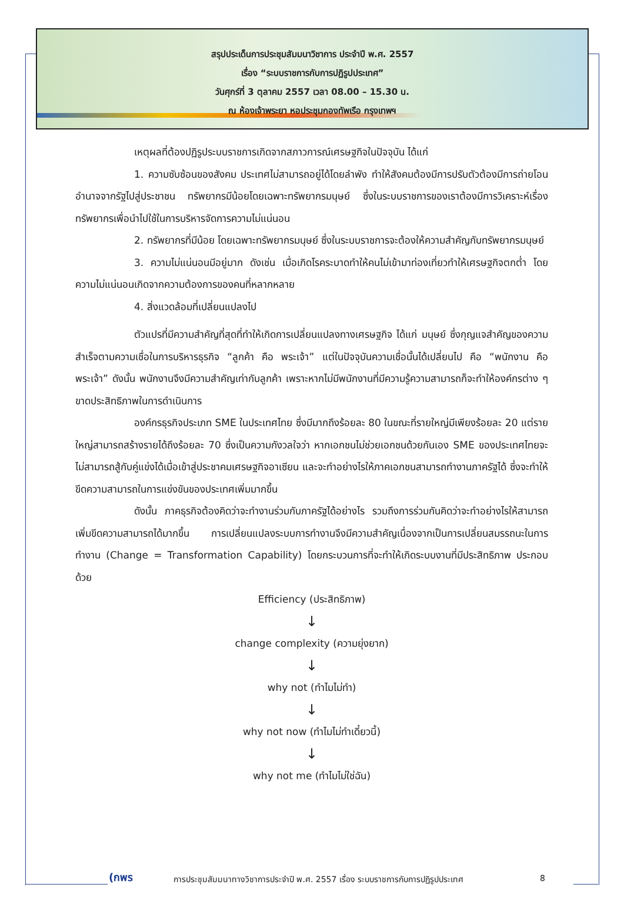สรุปประเด็นการประชุมสัมมนาวิชาการ ประจำปี พ.ศ. 2557
เรื่อง “ระบบราชการกับการปฏิรูปประเทศ”
วันศุกร์ที่ 3 ตุลาคม 2557 เวลา 08.00 – 15.30 น.
ณ ห้องเจ้าพระยา หอประชุมกองทัพเรือ กรุงเทพฯ
เหตุผลที่ต้องปฏิรูประบบราชการเกิดจากสภาวการณ์เศรษฐกิจในปัจจุบัน ได้แก่
1. ความซับซ้อนของสังคม ประเทศไม่สามารถอยู่ได้โดยลำพัง ทำให้สังคมต้องมีการปรับตัวต้องมีการถ่ายโอนอำนาจจากรัฐไปสู่ประชาชน ทรัพยากรมีน้อยโดยเฉพาะทรัพยากรมนุษย์ ซึ่งในระบบราชการของเราต้องมีการวิเคราะห์เรื่องทรัพยากรเพื่อนำไปใช้ในการบริหารจัดการความไม่แน่นอน
2. ทรัพยากรที่มีน้อย โดยเฉพาะทรัพยากรมนุษย์ ซึ่งในระบบราชการจะต้องให้ความสำคัญกับทรัพยากรมนุษย์
3. ความไม่แน่นอนมีอยู่มาก ดังเช่น เมื่อเกิดโรคระบาดทำให้คนไม่เข้ามาท่องเที่ยวทำให้เศรษฐกิจตกต่ำ โดยความไม่แน่นอนเกิดจากความต้องการของคนที่หลากหลาย
4. สิ่งแวดล้อมที่เปลี่ยนแปลงไป
ตัวแปรที่มีความสำคัญที่สุดที่ทำให้เกิดการเปลี่ยนแปลงทางเศรษฐกิจ ได้แก่ มนุษย์ ซึ่งกุญแจสำคัญของความสำเร็จตามความเชื่อในการบริหารธุรกิจ “ลูกค้า คือ พระเจ้า” แต่ในปัจจุบันความเชื่อนั้นได้เปลี่ยนไป คือ “พนักงาน คือ พระเจ้า” ดังนั้น พนักงานจึงมีความสำคัญเท่ากับลูกค้า เพราะหากไม่มีพนักงานที่มีความรู้ความสามารถก็จะทำให้องค์กรต่าง ๆ ขาดประสิทธิภาพในการดำเนินการ
องค์กรธุรกิจประเภท SME ในประเทศไทย ซึ่งมีมากถึงร้อยละ 80 ในขณะที่รายใหญ่มีเพียงร้อยละ 20 แต่รายใหญ่สามารถสร้างรายได้ถึงร้อยละ 70 ซึ่งเป็นความกังวลใจว่า หากเอกชนไม่ช่วยเอกชนด้วยกันเอง SME ของประเทศไทยจะไม่สามารถสู้กับคู่แข่งได้เมื่อเข้าสู่ประชาคมเศรษฐกิจอาเซียน และจะทำอย่างไรให้ภาคเอกชนสามารถทำงานภาครัฐได้ ซึ่งจะทำให้ขีดความสามารถในการแข่งขันของประเทศเพิ่มมากขึ้น
ดังนั้น ภาคธุรกิจต้องคิดว่าจะทำงานร่วมกับภาครัฐได้อย่างไร รวมถึงการร่วมกันคิดว่าจะทำอย่างไรให้สามารถเพิ่มขีดความสามารถได้มากขึ้น การเปลี่ยนแปลงระบบการทำงานจึงมีความสำคัญเนื่องจากเป็นการเปลี่ยนสมรรถนะในการทำงาน (Change = Transformation Capability) โดยกระบวนการที่จะทำให้เกิดระบบงานที่มีประสิทธิภาพ ประกอบด้วย
Efficiency (ประสิทธิภาพ)
↓
change complexity (ความยุ่งยาก)
↓
why not (ทำไมไม่ทำ)
↓
why not now (ทำไมไม่ทำเดี๋ยวนี้)
↓
why not me (ทำไมไม่ใช่ฉัน)
(กพร การประชุมสัมมนาทางวิชาการประจำปี พ.ศ. 2557 เรื่อง ระบบราชการกับการปฏิรูปประเทศ 8